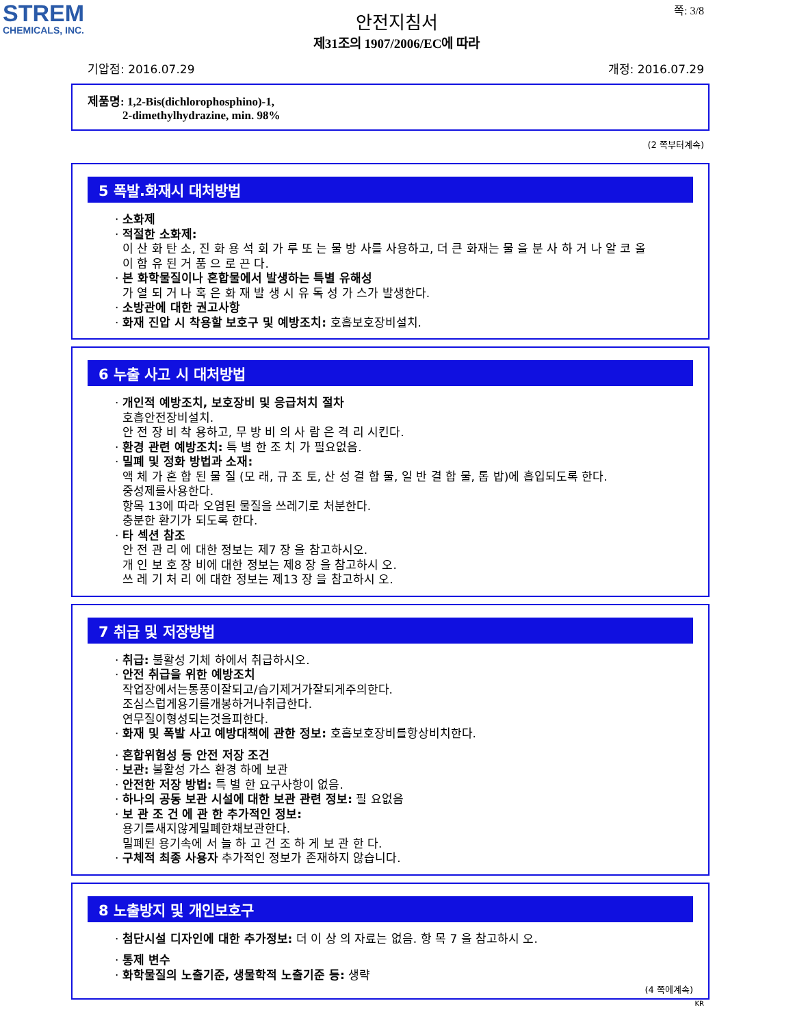STREM
CHEMICALS, INC.
쪽: 3/8
안전지침서
제31조의 1907/2006/EC에 따라
기압점: 2016.07.29 개정: 2016.07.29
제품명: 1,2-Bis(dichlorophosphino)-1,
2-dimethylhydrazine, min. 98%
(2 쪽부터계속)
5 폭발.화재시 대처방법
· 소화제
· 적절한 소화제:
이 산 화 탄 소, 진 화 용 석 회 가 루 또 는 물 방 사를 사용하고, 더 큰 화재는 물 을 분 사 하 거 나 알 코 올
이 함 유 된 거 품 으 로 끈 다.
· 본 화학물질이나 혼합물에서 발생하는 특별 유해성
가 열 되 거 나 혹 은 화 재 발 생 시 유 독 성 가 스가 발생한다.
· 소방관에 대한 권고사항
· 화재 진압 시 착용할 보호구 및 예방조치: 호흡보호장비설치.
6 누출 사고 시 대처방법
· 개인적 예방조치, 보호장비 및 응급처치 절차
호흡안전장비설치.
안 전 장 비 착 용하고, 무 방 비 의 사 람 은 격 리 시킨다.
· 환경 관련 예방조치: 특 별 한 조 치 가 필요없음.
· 밀폐 및 정화 방법과 소재:
액 체 가 혼 합 된 물 질 (모 래, 규 조 토, 산 성 결 합 물, 일 반 결 합 물, 톱 밥)에 흡입되도록 한다.
중성제를사용한다.
항목 13에 따라 오염된 물질을 쓰레기로 처분한다.
충분한 환기가 되도록 한다.
· 타 섹션 참조
안 전 관 리 에 대한 정보는 제7 장 을 참고하시오.
개 인 보 호 장 비에 대한 정보는 제8 장 을 참고하시 오.
쓰 레 기 처 리 에 대한 정보는 제13 장 을 참고하시 오.
7 취급 및 저장방법
· 취급: 불활성 기체 하에서 취급하시오.
· 안전 취급을 위한 예방조치
작업장에서는통풍이잘되고/습기제거가잘되게주의한다.
조심스럽게용기를개봉하거나취급한다.
연무질이형성되는것을피한다.
· 화재 및 폭발 사고 예방대책에 관한 정보: 호흡보호장비를항상비치한다.
· 혼합위험성 등 안전 저장 조건
· 보관: 불활성 가스 환경 하에 보관
· 안전한 저장 방법: 특 별 한 요구사항이 없음.
· 하나의 공동 보관 시설에 대한 보관 관련 정보: 필 요없음
· 보 관 조 건 에 관 한 추가적인 정보:
용기를새지않게밀폐한채보관한다.
밀폐된 용기속에 서 늘 하 고 건 조 하 게 보 관 한 다.
· 구체적 최종 사용자 추가적인 정보가 존재하지 않습니다.
8 노출방지 및 개인보호구
· 첨단시설 디자인에 대한 추가정보: 더 이 상 의 자료는 없음. 항 목 7 을 참고하시 오.
· 통제 변수
· 화학물질의 노출기준, 생물학적 노출기준 등: 생략
(4 쪽에계속)
KR